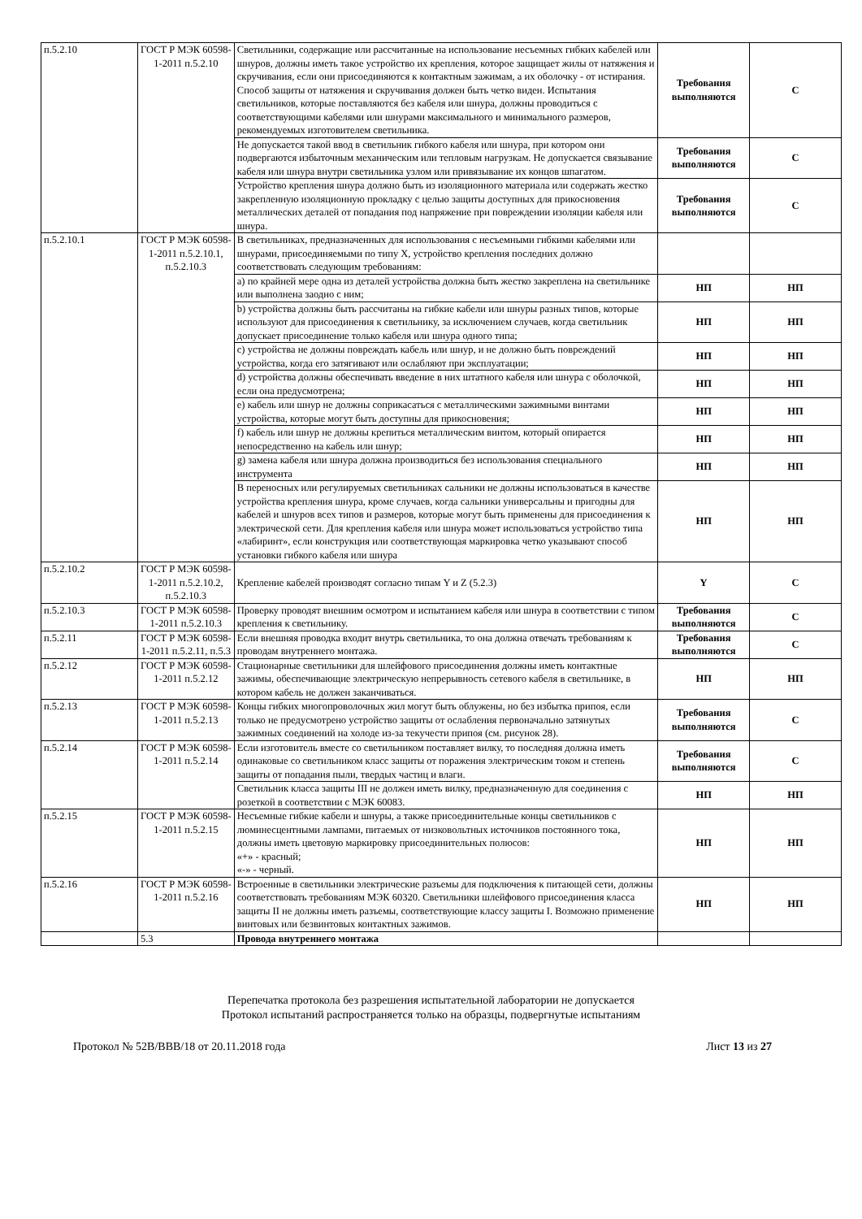| п.5.2.10 | ГОСТ Р МЭК 60598-1-2011 п.5.2.10 | Светильники, содержащие или рассчитанные на использование несъемных гибких кабелей или шнуров, должны иметь такое устройство их крепления, которое защищает жилы от натяжения и скручивания, если они присоединяются к контактным зажимам, а их оболочку - от истирания. Способ защиты от натяжения и скручивания должен быть четко виден. Испытания светильников, которые поставляются без кабеля или шнура, должны проводиться с соответствующими кабелями или шнурами максимального и минимального размеров, рекомендуемых изготовителем светильника. | Требования выполняются | С |
| | | Не допускается такой ввод в светильник гибкого кабеля или шнура, при котором они подвергаются избыточным механическим или тепловым нагрузкам. Не допускается связывание кабеля или шнура внутри светильника узлом или привязывание их концов шпагатом. | Требования выполняются | С |
| | | Устройство крепления шнура должно быть из изоляционного материала или содержать жестко закрепленную изоляционную прокладку с целью защиты доступных для прикосновения металлических деталей от попадания под напряжение при повреждении изоляции кабеля или шнура. | Требования выполняются | С |
| п.5.2.10.1 | ГОСТ Р МЭК 60598-1-2011 п.5.2.10.1, п.5.2.10.3 | В светильниках, предназначенных для использования с несъемными гибкими кабелями или шнурами, присоединяемыми по типу X, устройство крепления последних должно соответствовать следующим требованиям: | | |
| | | a) по крайней мере одна из деталей устройства должна быть жестко закреплена на светильнике или выполнена заодно с ним; | НП | НП |
| | | b) устройства должны быть рассчитаны на гибкие кабели или шнуры разных типов, которые используют для присоединения к светильнику, за исключением случаев, когда светильник допускает присоединение только кабеля или шнура одного типа; | НП | НП |
| | | c) устройства не должны повреждать кабель или шнур, и не должно быть повреждений устройства, когда его затягивают или ослабляют при эксплуатации; | НП | НП |
| | | d) устройства должны обеспечивать введение в них штатного кабеля или шнура с оболочкой, если она предусмотрена; | НП | НП |
| | | e) кабель или шнур не должны соприкасаться с металлическими зажимными винтами устройства, которые могут быть доступны для прикосновения; | НП | НП |
| | | f) кабель или шнур не должны крепиться металлическим винтом, который опирается непосредственно на кабель или шнур; | НП | НП |
| | | g) замена кабеля или шнура должна производиться без использования специального инструмента | НП | НП |
| | | В переносных или регулируемых светильниках сальники не должны использоваться в качестве устройства крепления шнура, кроме случаев, когда сальники универсальны и пригодны для кабелей и шнуров всех типов и размеров, которые могут быть применены для присоединения к электрической сети. Для крепления кабеля или шнура может использоваться устройство типа «лабиринт», если конструкция или соответствующая маркировка четко указывают способ установки гибкого кабеля или шнура | НП | НП |
| п.5.2.10.2 | ГОСТ Р МЭК 60598-1-2011 п.5.2.10.2, п.5.2.10.3 | Крепление кабелей производят согласно типам Y и Z (5.2.3) | Y | С |
| п.5.2.10.3 | ГОСТ Р МЭК 60598-1-2011 п.5.2.10.3 | Проверку проводят внешним осмотром и испытанием кабеля или шнура в соответствии с типом крепления к светильнику. | Требования выполняются | С |
| п.5.2.11 | ГОСТ Р МЭК 60598-1-2011 п.5.2.11, п.5.3 | Если внешняя проводка входит внутрь светильника, то она должна отвечать требованиям к проводам внутреннего монтажа. | Требования выполняются | С |
| п.5.2.12 | ГОСТ Р МЭК 60598-1-2011 п.5.2.12 | Стационарные светильники для шлейфового присоединения должны иметь контактные зажимы, обеспечивающие электрическую непрерывность сетевого кабеля в светильнике, в котором кабель не должен заканчиваться. | НП | НП |
| п.5.2.13 | ГОСТ Р МЭК 60598-1-2011 п.5.2.13 | Концы гибких многопроволочных жил могут быть облужены, но без избытка припоя, если только не предусмотрено устройство защиты от ослабления первоначально затянутых зажимных соединений на холоде из-за текучести припоя (см. рисунок 28). | Требования выполняются | С |
| п.5.2.14 | ГОСТ Р МЭК 60598-1-2011 п.5.2.14 | Если изготовитель вместе со светильником поставляет вилку, то последняя должна иметь одинаковые со светильником класс защиты от поражения электрическим током и степень защиты от попадания пыли, твердых частиц и влаги. | Требования выполняются | С |
| | | Светильник класса защиты III не должен иметь вилку, предназначенную для соединения с розеткой в соответствии с МЭК 60083. | НП | НП |
| п.5.2.15 | ГОСТ Р МЭК 60598-1-2011 п.5.2.15 | Несъемные гибкие кабели и шнуры, а также присоединительные концы светильников с люминесцентными лампами, питаемых от низковольтных источников постоянного тока, должны иметь цветовую маркировку присоединительных полюсов: «+» - красный; «-» - черный. | НП | НП |
| п.5.2.16 | ГОСТ Р МЭК 60598-1-2011 п.5.2.16 | Встроенные в светильники электрические разъемы для подключения к питающей сети, должны соответствовать требованиям МЭК 60320. Светильники шлейфового присоединения класса защиты II не должны иметь разъемы, соответствующие классу защиты I. Возможно применение винтовых или безвинтовых контактных зажимов. | НП | НП |
| | 5.3 | Провода внутреннего монтажа | | |
Перепечатка протокола без разрешения испытательной лаборатории не допускается
Протокол испытаний распространяется только на образцы, подвергнутые испытаниям
Протокол № 52В/ВВВ/18 от 20.11.2018 года Лист 13 из 27